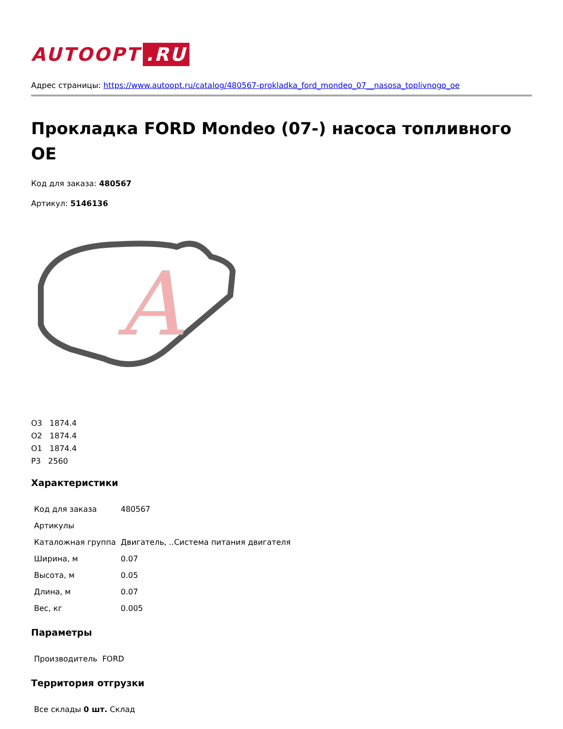AUTOOPT.RU
Адрес страницы: https://www.autoopt.ru/catalog/480567-prokladka_ford_mondeo_07__nasosa_toplivnogo_oe
Прокладка FORD Mondeo (07-) насоса топливного OE
Код для заказа: 480567
Артикул: 5146136
A
O3 1874.4
O2 1874.4
O1 1874.4
P3 2560
Характеристики
| Код для заказа | 480567 |
| Артикулы | |
| Каталожная группа | Двигатель, ..Система питания двигателя |
| Ширина, м | 0.07 |
| Высота, м | 0.05 |
| Длина, м | 0.07 |
| Вес, кг | 0.005 |
Параметры
| Производитель | FORD |
Территория отгрузки
| Все склады 0 шт. Склад |